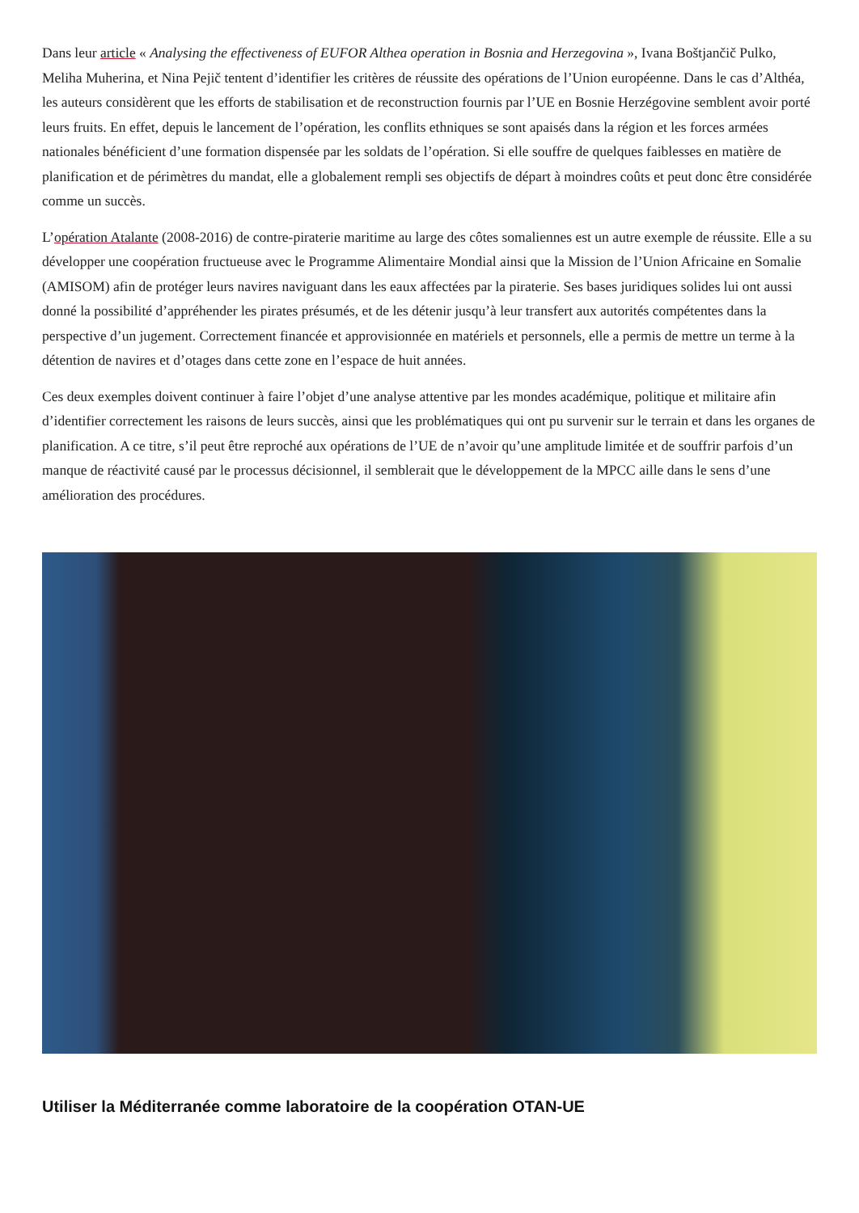Dans leur article « Analysing the effectiveness of EUFOR Althea operation in Bosnia and Herzegovina », Ivana Boštjančič Pulko, Meliha Muherina, et Nina Pejič tentent d’identifier les critères de réussite des opérations de l’Union européenne. Dans le cas d’Althéa, les auteurs considèrent que les efforts de stabilisation et de reconstruction fournis par l’UE en Bosnie Herzégovine semblent avoir porté leurs fruits. En effet, depuis le lancement de l’opération, les conflits ethniques se sont apaisés dans la région et les forces armées nationales bénéficient d’une formation dispensée par les soldats de l’opération. Si elle souffre de quelques faiblesses en matière de planification et de périmètres du mandat, elle a globalement rempli ses objectifs de départ à moindres coûts et peut donc être considérée comme un succès.
L’opération Atalante (2008-2016) de contre-piraterie maritime au large des côtes somaliennes est un autre exemple de réussite. Elle a su développer une coopération fructueuse avec le Programme Alimentaire Mondial ainsi que la Mission de l’Union Africaine en Somalie (AMISOM) afin de protéger leurs navires naviguant dans les eaux affectées par la piraterie. Ses bases juridiques solides lui ont aussi donné la possibilité d’appréhender les pirates présumés, et de les détenir jusqu’à leur transfert aux autorités compétentes dans la perspective d’un jugement. Correctement financée et approvisionnée en matériels et personnels, elle a permis de mettre un terme à la détention de navires et d’otages dans cette zone en l’espace de huit années.
Ces deux exemples doivent continuer à faire l’objet d’une analyse attentive par les mondes académique, politique et militaire afin d’identifier correctement les raisons de leurs succès, ainsi que les problématiques qui ont pu survenir sur le terrain et dans les organes de planification. A ce titre, s’il peut être reproché aux opérations de l’UE de n’avoir qu’une amplitude limitée et de souffrir parfois d’un manque de réactivité causé par le processus décisionnel, il semblerait que le développement de la MPCC aille dans le sens d’une amélioration des procédures.
Utiliser la Méditerranée comme laboratoire de la coopération OTAN-UE